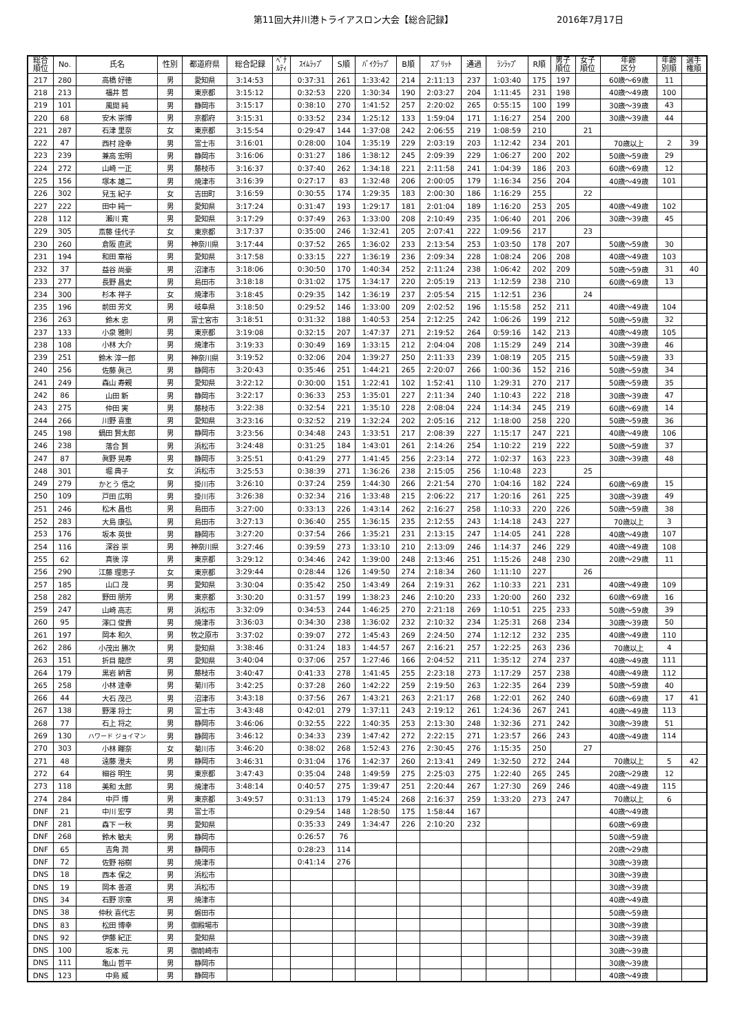第11回大井川港トライアスロン大会【総合記録】 2016年7月17日
| 総合 順位 | No. | 氏名 | 性別 | 都道府県 | 総合記録 | ﾍﾟﾅ ﾙﾃｨ | ｽｲﾑﾗｯﾌﾟ | S順 | ﾊﾞｲｸﾗｯﾌﾟ | B順 | ｽﾌﾟﾘｯﾄ | 通過 | ﾗﾝﾗｯﾌﾟ | R順 | 男子 順位 | 女子 順位 | 年齢 区分 | 年齢 別順 | 選手 権順 |
| --- | --- | --- | --- | --- | --- | --- | --- | --- | --- | --- | --- | --- | --- | --- | --- | --- | --- | --- | --- |
| 217 | 280 | 高橋 好徳 | 男 | 愛知県 | 3:14:53 | | 0:37:31 | 261 | 1:33:42 | 214 | 2:11:13 | 237 | 1:03:40 | 175 | 197 | | 60歳～69歳 | 11 | |
| 218 | 213 | 福井 哲 | 男 | 東京都 | 3:15:12 | | 0:32:53 | 220 | 1:30:34 | 190 | 2:03:27 | 204 | 1:11:45 | 231 | 198 | | 40歳～49歳 | 100 | |
| 219 | 101 | 風間 純 | 男 | 静岡市 | 3:15:17 | | 0:38:10 | 270 | 1:41:52 | 257 | 2:20:02 | 265 | 0:55:15 | 100 | 199 | | 30歳～39歳 | 43 | |
| 220 | 68 | 安木 崇博 | 男 | 京都府 | 3:15:31 | | 0:33:52 | 234 | 1:25:12 | 133 | 1:59:04 | 171 | 1:16:27 | 254 | 200 | | 30歳～39歳 | 44 | |
| 221 | 287 | 石津 里奈 | 女 | 東京都 | 3:15:54 | | 0:29:47 | 144 | 1:37:08 | 242 | 2:06:55 | 219 | 1:08:59 | 210 | | 21 | | | |
| 222 | 47 | 西村 詮幸 | 男 | 富士市 | 3:16:01 | | 0:28:00 | 104 | 1:35:19 | 229 | 2:03:19 | 203 | 1:12:42 | 234 | 201 | | 70歳以上 | 2 | 39 |
| 223 | 239 | 兼高 宏明 | 男 | 静岡市 | 3:16:06 | | 0:31:27 | 186 | 1:38:12 | 245 | 2:09:39 | 229 | 1:06:27 | 200 | 202 | | 50歳～59歳 | 29 | |
| 224 | 272 | 山崎 一正 | 男 | 藤枝市 | 3:16:37 | | 0:37:40 | 262 | 1:34:18 | 221 | 2:11:58 | 241 | 1:04:39 | 186 | 203 | | 60歳～69歳 | 12 | |
| 225 | 156 | 塚本 雄二 | 男 | 焼津市 | 3:16:39 | | 0:27:17 | 83 | 1:32:48 | 206 | 2:00:05 | 179 | 1:16:34 | 256 | 204 | | 40歳～49歳 | 101 | |
| 226 | 302 | 兒玉 紀子 | 女 | 吉田町 | 3:16:59 | | 0:30:55 | 174 | 1:29:35 | 183 | 2:00:30 | 186 | 1:16:29 | 255 | | 22 | | | |
| 227 | 222 | 田中 純一 | 男 | 愛知県 | 3:17:24 | | 0:31:47 | 193 | 1:29:17 | 181 | 2:01:04 | 189 | 1:16:20 | 253 | 205 | | 40歳～49歳 | 102 | |
| 228 | 112 | 瀬川 寛 | 男 | 愛知県 | 3:17:29 | | 0:37:49 | 263 | 1:33:00 | 208 | 2:10:49 | 235 | 1:06:40 | 201 | 206 | | 30歳～39歳 | 45 | |
| 229 | 305 | 斎藤 佳代子 | 女 | 東京都 | 3:17:37 | | 0:35:00 | 246 | 1:32:41 | 205 | 2:07:41 | 222 | 1:09:56 | 217 | | 23 | | | |
| 230 | 260 | 倉阪 直武 | 男 | 神奈川県 | 3:17:44 | | 0:37:52 | 265 | 1:36:02 | 233 | 2:13:54 | 253 | 1:03:50 | 178 | 207 | | 50歳～59歳 | 30 | |
| 231 | 194 | 和田 章裕 | 男 | 愛知県 | 3:17:58 | | 0:33:15 | 227 | 1:36:19 | 236 | 2:09:34 | 228 | 1:08:24 | 206 | 208 | | 40歳～49歳 | 103 | |
| 232 | 37 | 益谷 尚豪 | 男 | 沼津市 | 3:18:06 | | 0:30:50 | 170 | 1:40:34 | 252 | 2:11:24 | 238 | 1:06:42 | 202 | 209 | | 50歳～59歳 | 31 | 40 |
| 233 | 277 | 長野 昌史 | 男 | 島田市 | 3:18:18 | | 0:31:02 | 175 | 1:34:17 | 220 | 2:05:19 | 213 | 1:12:59 | 238 | 210 | | 60歳～69歳 | 13 | |
| 234 | 300 | 杉本 祥子 | 女 | 焼津市 | 3:18:45 | | 0:29:35 | 142 | 1:36:19 | 237 | 2:05:54 | 215 | 1:12:51 | 236 | | 24 | | | |
| 235 | 196 | 前田 芳文 | 男 | 岐阜県 | 3:18:50 | | 0:29:52 | 146 | 1:33:00 | 209 | 2:02:52 | 196 | 1:15:58 | 252 | 211 | | 40歳～49歳 | 104 | |
| 236 | 263 | 鈴木 忠 | 男 | 富士宮市 | 3:18:51 | | 0:31:32 | 188 | 1:40:53 | 254 | 2:12:25 | 242 | 1:06:26 | 199 | 212 | | 50歳～59歳 | 32 | |
| 237 | 133 | 小泉 雅則 | 男 | 東京都 | 3:19:08 | | 0:32:15 | 207 | 1:47:37 | 271 | 2:19:52 | 264 | 0:59:16 | 142 | 213 | | 40歳～49歳 | 105 | |
| 238 | 108 | 小林 大介 | 男 | 焼津市 | 3:19:33 | | 0:30:49 | 169 | 1:33:15 | 212 | 2:04:04 | 208 | 1:15:29 | 249 | 214 | | 30歳～39歳 | 46 | |
| 239 | 251 | 鈴木 淳一郎 | 男 | 神奈川県 | 3:19:52 | | 0:32:06 | 204 | 1:39:27 | 250 | 2:11:33 | 239 | 1:08:19 | 205 | 215 | | 50歳～59歳 | 33 | |
| 240 | 256 | 佐藤 眞己 | 男 | 静岡市 | 3:20:43 | | 0:35:46 | 251 | 1:44:21 | 265 | 2:20:07 | 266 | 1:00:36 | 152 | 216 | | 50歳～59歳 | 34 | |
| 241 | 249 | 森山 寿親 | 男 | 愛知県 | 3:22:12 | | 0:30:00 | 151 | 1:22:41 | 102 | 1:52:41 | 110 | 1:29:31 | 270 | 217 | | 50歳～59歳 | 35 | |
| 242 | 86 | 山田 新 | 男 | 静岡市 | 3:22:17 | | 0:36:33 | 253 | 1:35:01 | 227 | 2:11:34 | 240 | 1:10:43 | 222 | 218 | | 30歳～39歳 | 47 | |
| 243 | 275 | 仲田 実 | 男 | 藤枝市 | 3:22:38 | | 0:32:54 | 221 | 1:35:10 | 228 | 2:08:04 | 224 | 1:14:34 | 245 | 219 | | 60歳～69歳 | 14 | |
| 244 | 266 | 川野 喜重 | 男 | 愛知県 | 3:23:16 | | 0:32:52 | 219 | 1:32:24 | 202 | 2:05:16 | 212 | 1:18:00 | 258 | 220 | | 50歳～59歳 | 36 | |
| 245 | 198 | 鍋田 賢太郎 | 男 | 静岡市 | 3:23:56 | | 0:34:48 | 243 | 1:33:51 | 217 | 2:08:39 | 227 | 1:15:17 | 247 | 221 | | 40歳～49歳 | 106 | |
| 246 | 238 | 落合 賢 | 男 | 浜松市 | 3:24:48 | | 0:31:25 | 184 | 1:43:01 | 261 | 2:14:26 | 254 | 1:10:22 | 219 | 222 | | 50歳～59歳 | 37 | |
| 247 | 87 | 眞野 晃寿 | 男 | 静岡市 | 3:25:51 | | 0:41:29 | 277 | 1:41:45 | 256 | 2:23:14 | 272 | 1:02:37 | 163 | 223 | | 30歳～39歳 | 48 | |
| 248 | 301 | 堀 典子 | 女 | 浜松市 | 3:25:53 | | 0:38:39 | 271 | 1:36:26 | 238 | 2:15:05 | 256 | 1:10:48 | 223 | | 25 | | | |
| 249 | 279 | かとう 信之 | 男 | 掛川市 | 3:26:10 | | 0:37:24 | 259 | 1:44:30 | 266 | 2:21:54 | 270 | 1:04:16 | 182 | 224 | | 60歳～69歳 | 15 | |
| 250 | 109 | 戸田 広明 | 男 | 掛川市 | 3:26:38 | | 0:32:34 | 216 | 1:33:48 | 215 | 2:06:22 | 217 | 1:20:16 | 261 | 225 | | 30歳～39歳 | 49 | |
| 251 | 246 | 松木 昌也 | 男 | 島田市 | 3:27:00 | | 0:33:13 | 226 | 1:43:14 | 262 | 2:16:27 | 258 | 1:10:33 | 220 | 226 | | 50歳～59歳 | 38 | |
| 252 | 283 | 大島 康弘 | 男 | 島田市 | 3:27:13 | | 0:36:40 | 255 | 1:36:15 | 235 | 2:12:55 | 243 | 1:14:18 | 243 | 227 | | 70歳以上 | 3 | |
| 253 | 176 | 坂本 英世 | 男 | 静岡市 | 3:27:20 | | 0:37:54 | 266 | 1:35:21 | 231 | 2:13:15 | 247 | 1:14:05 | 241 | 228 | | 40歳～49歳 | 107 | |
| 254 | 116 | 深谷 崇 | 男 | 神奈川県 | 3:27:46 | | 0:39:59 | 273 | 1:33:10 | 210 | 2:13:09 | 246 | 1:14:37 | 246 | 229 | | 40歳～49歳 | 108 | |
| 255 | 62 | 真後 淳 | 男 | 東京都 | 3:29:12 | | 0:34:46 | 242 | 1:39:00 | 248 | 2:13:46 | 251 | 1:15:26 | 248 | 230 | | 20歳～29歳 | 11 | |
| 256 | 290 | 江藤 理恵子 | 女 | 東京都 | 3:29:44 | | 0:28:44 | 126 | 1:49:50 | 274 | 2:18:34 | 260 | 1:11:10 | 227 | | 26 | | | |
| 257 | 185 | 山口 茂 | 男 | 愛知県 | 3:30:04 | | 0:35:42 | 250 | 1:43:49 | 264 | 2:19:31 | 262 | 1:10:33 | 221 | 231 | | 40歳～49歳 | 109 | |
| 258 | 282 | 野田 朋芳 | 男 | 東京都 | 3:30:20 | | 0:31:57 | 199 | 1:38:23 | 246 | 2:10:20 | 233 | 1:20:00 | 260 | 232 | | 60歳～69歳 | 16 | |
| 259 | 247 | 山崎 高志 | 男 | 浜松市 | 3:32:09 | | 0:34:53 | 244 | 1:46:25 | 270 | 2:21:18 | 269 | 1:10:51 | 225 | 233 | | 50歳～59歳 | 39 | |
| 260 | 95 | 澤口 俊貴 | 男 | 焼津市 | 3:36:03 | | 0:34:30 | 238 | 1:36:02 | 232 | 2:10:32 | 234 | 1:25:31 | 268 | 234 | | 30歳～39歳 | 50 | |
| 261 | 197 | 岡本 和久 | 男 | 牧之原市 | 3:37:02 | | 0:39:07 | 272 | 1:45:43 | 269 | 2:24:50 | 274 | 1:12:12 | 232 | 235 | | 40歳～49歳 | 110 | |
| 262 | 286 | 小茂出 勝次 | 男 | 愛知県 | 3:38:46 | | 0:31:24 | 183 | 1:44:57 | 267 | 2:16:21 | 257 | 1:22:25 | 263 | 236 | | 70歳以上 | 4 | |
| 263 | 151 | 折目 龍彦 | 男 | 愛知県 | 3:40:04 | | 0:37:06 | 257 | 1:27:46 | 166 | 2:04:52 | 211 | 1:35:12 | 274 | 237 | | 40歳～49歳 | 111 | |
| 264 | 179 | 黒岩 納言 | 男 | 藤枝市 | 3:40:47 | | 0:41:33 | 278 | 1:41:45 | 255 | 2:23:18 | 273 | 1:17:29 | 257 | 238 | | 40歳～49歳 | 112 | |
| 265 | 258 | 小林 達幸 | 男 | 菊川市 | 3:42:25 | | 0:37:28 | 260 | 1:42:22 | 259 | 2:19:50 | 263 | 1:22:35 | 264 | 239 | | 50歳～59歳 | 40 | |
| 266 | 44 | 大石 茂己 | 男 | 沼津市 | 3:43:18 | | 0:37:56 | 267 | 1:43:21 | 263 | 2:21:17 | 268 | 1:22:01 | 262 | 240 | | 60歳～69歳 | 17 | 41 |
| 267 | 138 | 野澤 将士 | 男 | 富士市 | 3:43:48 | | 0:42:01 | 279 | 1:37:11 | 243 | 2:19:12 | 261 | 1:24:36 | 267 | 241 | | 40歳～49歳 | 113 | |
| 268 | 77 | 石上 将之 | 男 | 静岡市 | 3:46:06 | | 0:32:55 | 222 | 1:40:35 | 253 | 2:13:30 | 248 | 1:32:36 | 271 | 242 | | 30歳～39歳 | 51 | |
| 269 | 130 | ハワード ジョイマン | 男 | 静岡市 | 3:46:12 | | 0:34:33 | 239 | 1:47:42 | 272 | 2:22:15 | 271 | 1:23:57 | 266 | 243 | | 40歳～49歳 | 114 | |
| 270 | 303 | 小林 睴奈 | 女 | 菊川市 | 3:46:20 | | 0:38:02 | 268 | 1:52:43 | 276 | 2:30:45 | 276 | 1:15:35 | 250 | | 27 | | | |
| 271 | 48 | 遠藤 澄夫 | 男 | 静岡市 | 3:46:31 | | 0:31:04 | 176 | 1:42:37 | 260 | 2:13:41 | 249 | 1:32:50 | 272 | 244 | | 70歳以上 | 5 | 42 |
| 272 | 64 | 細谷 明生 | 男 | 東京都 | 3:47:43 | | 0:35:04 | 248 | 1:49:59 | 275 | 2:25:03 | 275 | 1:22:40 | 265 | 245 | | 20歳～29歳 | 12 | |
| 273 | 118 | 美和 太郎 | 男 | 焼津市 | 3:48:14 | | 0:40:57 | 275 | 1:39:47 | 251 | 2:20:44 | 267 | 1:27:30 | 269 | 246 | | 40歳～49歳 | 115 | |
| 274 | 284 | 中戸 博 | 男 | 東京都 | 3:49:57 | | 0:31:13 | 179 | 1:45:24 | 268 | 2:16:37 | 259 | 1:33:20 | 273 | 247 | | 70歳以上 | 6 | |
| DNF | 21 | 中川 宏亨 | 男 | 富士市 | | | 0:29:54 | 148 | 1:28:50 | 175 | 1:58:44 | 167 | | | | | 40歳～49歳 | | |
| DNF | 281 | 森下 一秋 | 男 | 愛知県 | | | 0:35:33 | 249 | 1:34:47 | 226 | 2:10:20 | 232 | | | | | 60歳～69歳 | | |
| DNF | 268 | 鈴木 敏夫 | 男 | 静岡市 | | | 0:26:57 | 76 | | | | | | | | | 50歳～59歳 | | |
| DNF | 65 | 吉角 潤 | 男 | 静岡市 | | | 0:28:23 | 114 | | | | | | | | | 20歳～29歳 | | |
| DNF | 72 | 佐野 裕樹 | 男 | 焼津市 | | | 0:41:14 | 276 | | | | | | | | | 30歳～39歳 | | |
| DNS | 18 | 西本 保之 | 男 | 浜松市 | | | | | | | | | | | | | 30歳～39歳 | | |
| DNS | 19 | 岡本 善道 | 男 | 浜松市 | | | | | | | | | | | | | 30歳～39歳 | | |
| DNS | 34 | 石野 宗章 | 男 | 焼津市 | | | | | | | | | | | | | 40歳～49歳 | | |
| DNS | 38 | 仲秋 喜代志 | 男 | 磐田市 | | | | | | | | | | | | | 50歳～59歳 | | |
| DNS | 83 | 松田 博幸 | 男 | 御殿場市 | | | | | | | | | | | | | 30歳～39歳 | | |
| DNS | 92 | 伊藤 紀正 | 男 | 愛知県 | | | | | | | | | | | | | 30歳～39歳 | | |
| DNS | 100 | 坂本 元 | 男 | 御前崎市 | | | | | | | | | | | | | 30歳～39歳 | | |
| DNS | 111 | 亀山 哲平 | 男 | 静岡市 | | | | | | | | | | | | | 30歳～39歳 | | |
| DNS | 123 | 中島 威 | 男 | 静岡市 | | | | | | | | | | | | | 40歳～49歳 | | |